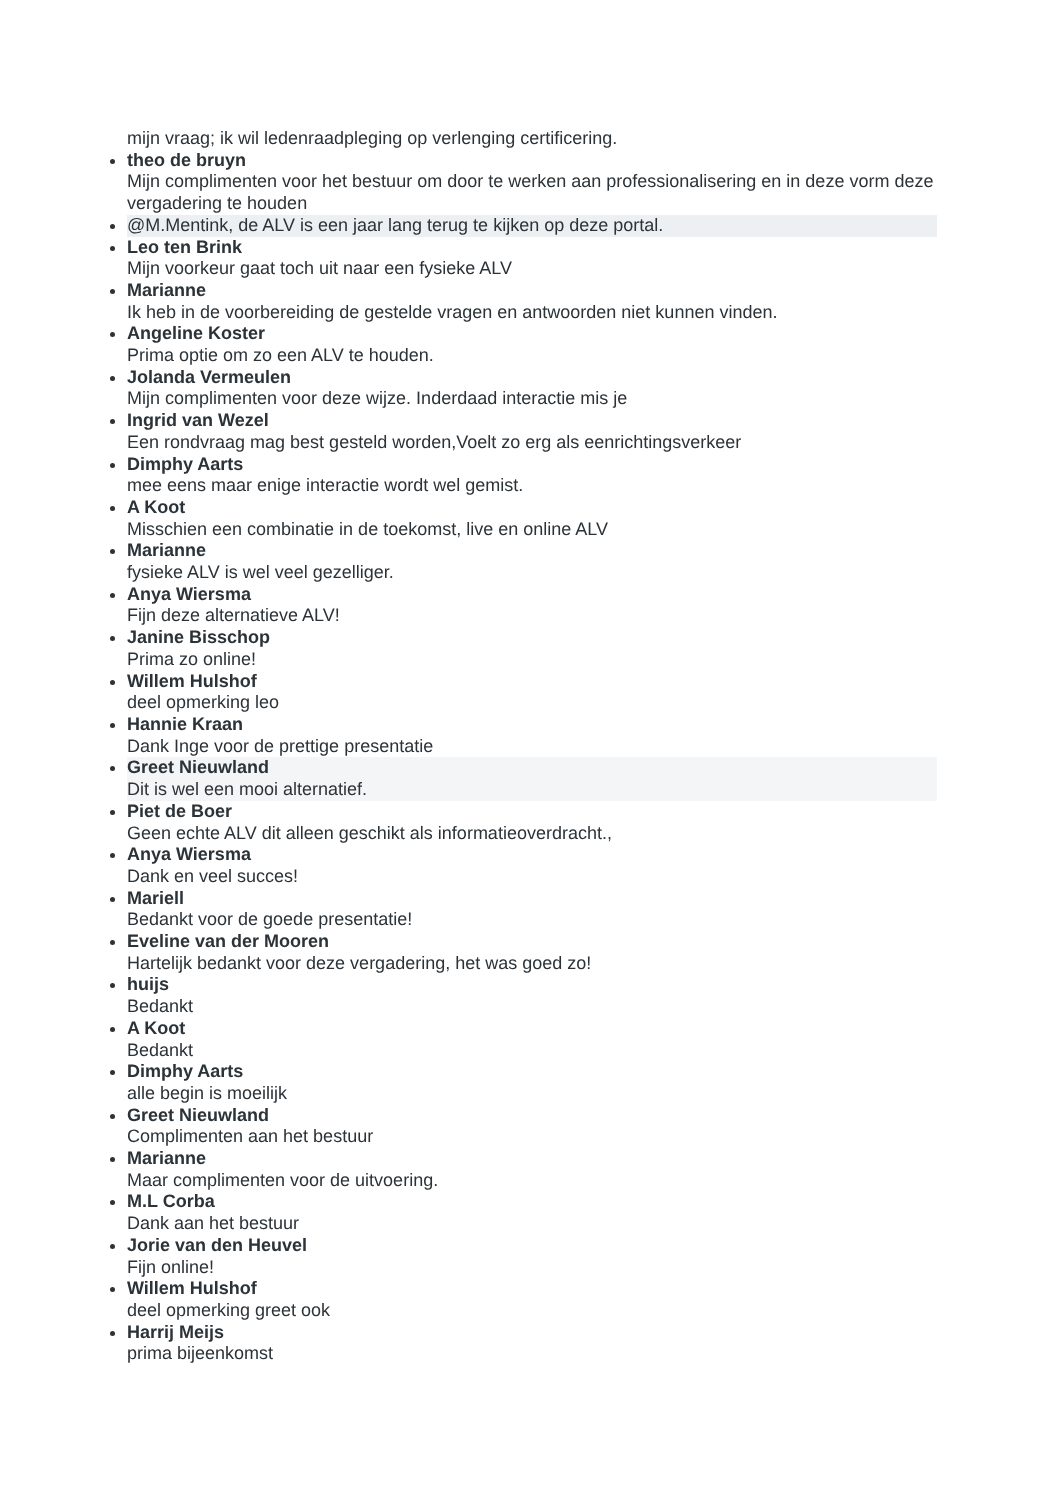mijn vraag; ik wil ledenraadpleging op verlenging certificering.
theo de bruyn
Mijn complimenten voor het bestuur om door te werken aan professionalisering en in deze vorm deze vergadering te houden
@M.Mentink, de ALV is een jaar lang terug te kijken op deze portal.
Leo ten Brink
Mijn voorkeur gaat toch uit naar een fysieke ALV
Marianne
Ik heb in de voorbereiding de gestelde vragen en antwoorden niet kunnen vinden.
Angeline Koster
Prima optie om zo een ALV te houden.
Jolanda Vermeulen
Mijn complimenten voor deze wijze. Inderdaad interactie mis je
Ingrid van Wezel
Een rondvraag mag best gesteld worden,Voelt zo erg als eenrichtingsverkeer
Dimphy Aarts
mee eens maar enige interactie wordt wel gemist.
A Koot
Misschien een combinatie in de toekomst, live en online ALV
Marianne
fysieke ALV is wel veel gezelliger.
Anya Wiersma
Fijn deze alternatieve ALV!
Janine Bisschop
Prima zo online!
Willem Hulshof
deel opmerking leo
Hannie Kraan
Dank Inge voor de prettige presentatie
Greet Nieuwland
Dit is wel een mooi alternatief.
Piet de Boer
Geen echte ALV dit alleen geschikt als informatieoverdracht.,
Anya Wiersma
Dank en veel succes!
Mariell
Bedankt voor de goede presentatie!
Eveline van der Mooren
Hartelijk bedankt voor deze vergadering, het was goed zo!
huijs
Bedankt
A Koot
Bedankt
Dimphy Aarts
alle begin is moeilijk
Greet Nieuwland
Complimenten aan het bestuur
Marianne
Maar complimenten voor de uitvoering.
M.L Corba
Dank aan het bestuur
Jorie van den Heuvel
Fijn online!
Willem Hulshof
deel opmerking greet ook
Harrij Meijs
prima bijeenkomst